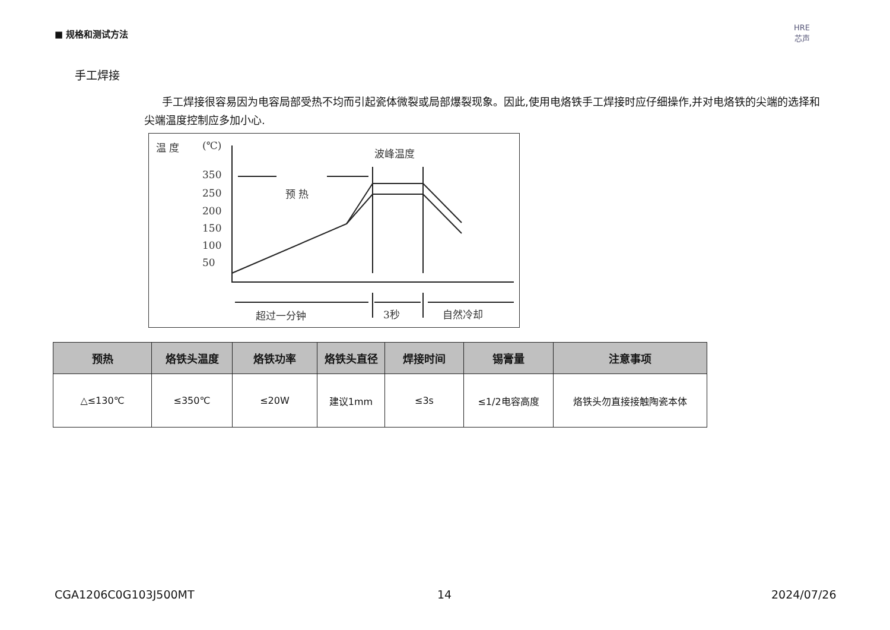■ 规格和测试方法
HRE
芯声
手工焊接
手工焊接很容易因为电容局部受热不均而引起瓷体微裂或局部爆裂现象。因此,使用电烙铁手工焊接时应仔细操作,并对电烙铁的尖端的选择和尖端温度控制应多加小心.
温 度
(℃)
350
250
200
150
100
50
波峰温度
预 热
超过一分钟
3秒
自然冷却
| 预热 | 烙铁头温度 | 烙铁功率 | 烙铁头直径 | 焊接时间 | 锡膏量 | 注意事项 |
| --- | --- | --- | --- | --- | --- | --- |
| △≤130℃ | ≤350℃ | ≤20W | 建议1mm | ≤3s | ≤1/2电容高度 | 烙铁头勿直接接触陶瓷本体 |
CGA1206C0G103J500MT 14 2024/07/26